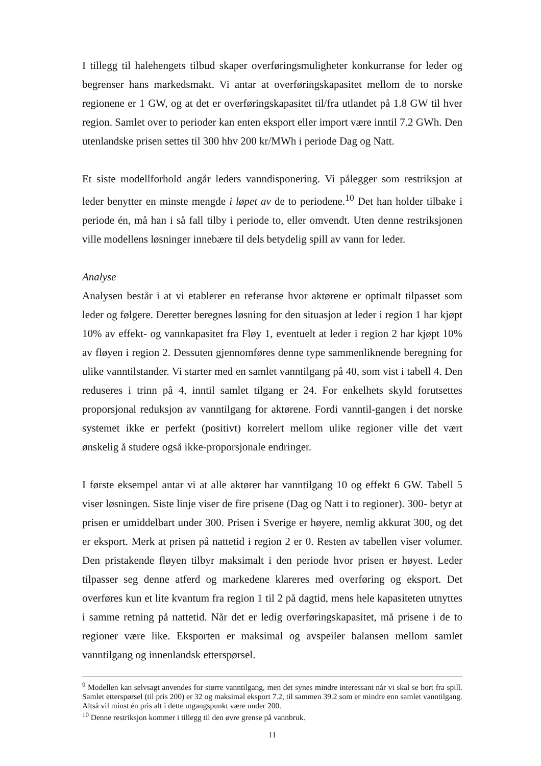I tillegg til halehengets tilbud skaper overføringsmuligheter konkurranse for leder og begrenser hans markedsmakt. Vi antar at overføringskapasitet mellom de to norske regionene er 1 GW, og at det er overføringskapasitet til/fra utlandet på 1.8 GW til hver region. Samlet over to perioder kan enten eksport eller import være inntil 7.2 GWh. Den utenlandske prisen settes til 300 hhv 200 kr/MWh i periode Dag og Natt.
Et siste modellforhold angår leders vanndisponering. Vi pålegger som restriksjon at leder benytter en minste mengde i løpet av de to periodene.<sup>10</sup> Det han holder tilbake i periode én, må han i så fall tilby i periode to, eller omvendt. Uten denne restriksjonen ville modellens løsninger innebære til dels betydelig spill av vann for leder.
Analyse
Analysen består i at vi etablerer en referanse hvor aktørene er optimalt tilpasset som leder og følgere. Deretter beregnes løsning for den situasjon at leder i region 1 har kjøpt 10% av effekt- og vannkapasitet fra Fløy 1, eventuelt at leder i region 2 har kjøpt 10% av fløyen i region 2. Dessuten gjennomføres denne type sammenliknende beregning for ulike vanntilstander. Vi starter med en samlet vanntilgang på 40, som vist i tabell 4. Den reduseres i trinn på 4, inntil samlet tilgang er 24. For enkelhets skyld forutsettes proporsjonal reduksjon av vanntilgang for aktørene. Fordi vanntil-gangen i det norske systemet ikke er perfekt (positivt) korrelert mellom ulike regioner ville det vært ønskelig å studere også ikke-proporsjonale endringer.
I første eksempel antar vi at alle aktører har vanntilgang 10 og effekt 6 GW. Tabell 5 viser løsningen. Siste linje viser de fire prisene (Dag og Natt i to regioner). 300- betyr at prisen er umiddelbart under 300. Prisen i Sverige er høyere, nemlig akkurat 300, og det er eksport. Merk at prisen på nattetid i region 2 er 0. Resten av tabellen viser volumer. Den pristakende fløyen tilbyr maksimalt i den periode hvor prisen er høyest. Leder tilpasser seg denne atferd og markedene klareres med overføring og eksport. Det overføres kun et lite kvantum fra region 1 til 2 på dagtid, mens hele kapasiteten utnyttes i samme retning på nattetid. Når det er ledig overføringskapasitet, må prisene i de to regioner være like. Eksporten er maksimal og avspeiler balansen mellom samlet vanntilgang og innenlandsk etterspørsel.
<sup>9</sup> Modellen kan selvsagt anvendes for større vanntilgang, men det synes mindre interessant når vi skal se bort fra spill. Samlet etterspørsel (til pris 200) er 32 og maksimal eksport 7.2, til sammen 39.2 som er mindre enn samlet vanntilgang. Altså vil minst én pris alt i dette utgangspunkt være under 200.
<sup>10</sup> Denne restriksjon kommer i tillegg til den øvre grense på vannbruk.
11